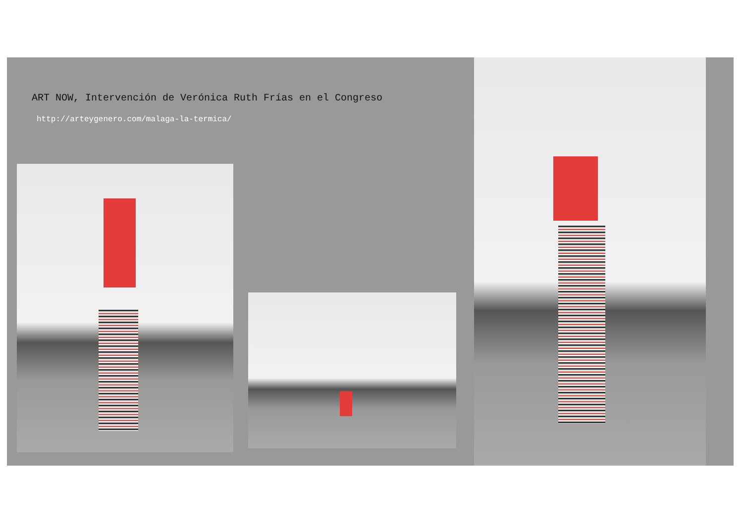ART NOW, Intervención de Verónica Ruth Frías en el Congreso
http://arteygenero.com/malaga-la-termica/